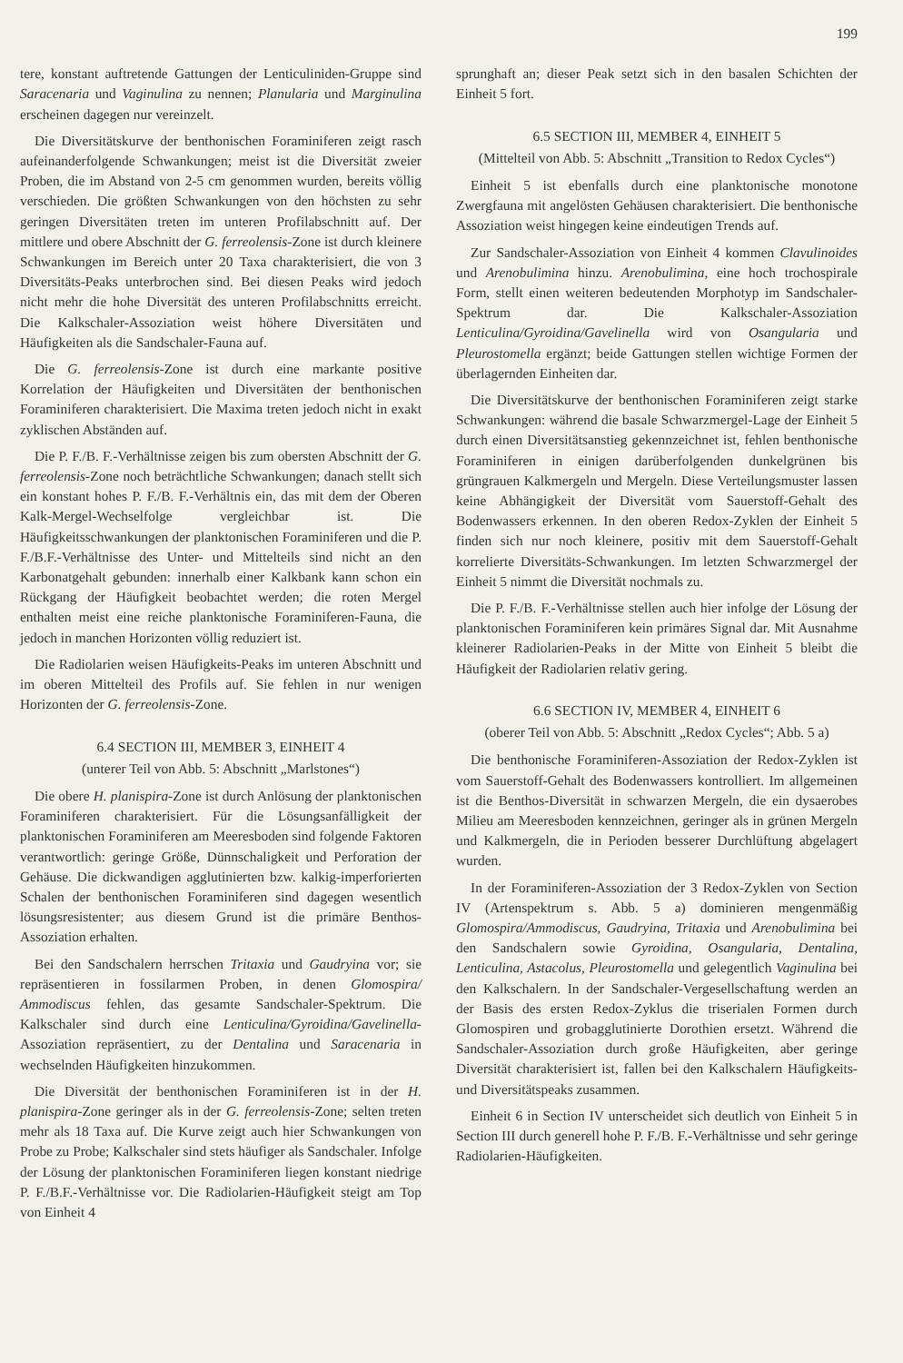199
tere, konstant auftretende Gattungen der Lenticuliniden-Gruppe sind Saracenaria und Vaginulina zu nennen; Planularia und Marginulina erscheinen dagegen nur vereinzelt.
Die Diversitätskurve der benthonischen Foraminiferen zeigt rasch aufeinanderfolgende Schwankungen; meist ist die Diversität zweier Proben, die im Abstand von 2-5 cm genommen wurden, bereits völlig verschieden. Die größten Schwankungen von den höchsten zu sehr geringen Diversitäten treten im unteren Profilabschnitt auf. Der mittlere und obere Abschnitt der G. ferreolensis-Zone ist durch kleinere Schwankungen im Bereich unter 20 Taxa charakterisiert, die von 3 Diversitäts-Peaks unterbrochen sind. Bei diesen Peaks wird jedoch nicht mehr die hohe Diversität des unteren Profilabschnitts erreicht. Die Kalkschaler-Assoziation weist höhere Diversitäten und Häufigkeiten als die Sandschaler-Fauna auf.
Die G. ferreolensis-Zone ist durch eine markante positive Korrelation der Häufigkeiten und Diversitäten der benthonischen Foraminiferen charakterisiert. Die Maxima treten jedoch nicht in exakt zyklischen Abständen auf.
Die P. F./B. F.-Verhältnisse zeigen bis zum obersten Abschnitt der G. ferreolensis-Zone noch beträchtliche Schwankungen; danach stellt sich ein konstant hohes P. F./B. F.-Verhältnis ein, das mit dem der Oberen Kalk-Mergel-Wechselfolge vergleichbar ist. Die Häufigkeitsschwankungen der planktonischen Foraminiferen und die P. F./B.F.-Verhältnisse des Unter- und Mittelteils sind nicht an den Karbonatgehalt gebunden: innerhalb einer Kalkbank kann schon ein Rückgang der Häufigkeit beobachtet werden; die roten Mergel enthalten meist eine reiche planktonische Foraminiferen-Fauna, die jedoch in manchen Horizonten völlig reduziert ist.
Die Radiolarien weisen Häufigkeits-Peaks im unteren Abschnitt und im oberen Mittelteil des Profils auf. Sie fehlen in nur wenigen Horizonten der G. ferreolensis-Zone.
6.4 SECTION III, MEMBER 3, EINHEIT 4
(unterer Teil von Abb. 5: Abschnitt „Marlstones“)
Die obere H. planispira-Zone ist durch Anlösung der planktonischen Foraminiferen charakterisiert. Für die Lösungsanfälligkeit der planktonischen Foraminiferen am Meeresboden sind folgende Faktoren verantwortlich: geringe Größe, Dünnschaligkeit und Perforation der Gehäuse. Die dickwandigen agglutinierten bzw. kalkig-imperforierten Schalen der benthonischen Foraminiferen sind dagegen wesentlich lösungsresistenter; aus diesem Grund ist die primäre Benthos-Assoziation erhalten.
Bei den Sandschalern herrschen Tritaxia und Gaudryina vor; sie repräsentieren in fossilarmen Proben, in denen Glomospira/ Ammodiscus fehlen, das gesamte Sandschaler-Spektrum. Die Kalkschaler sind durch eine Lenticulina/Gyroidina/Gavelinella-Assoziation repräsentiert, zu der Dentalina und Saracenaria in wechselnden Häufigkeiten hinzukommen.
Die Diversität der benthonischen Foraminiferen ist in der H. planispira-Zone geringer als in der G. ferreolensis-Zone; selten treten mehr als 18 Taxa auf. Die Kurve zeigt auch hier Schwankungen von Probe zu Probe; Kalkschaler sind stets häufiger als Sandschaler. Infolge der Lösung der planktonischen Foraminiferen liegen konstant niedrige P. F./B.F.-Verhältnisse vor. Die Radiolarien-Häufigkeit steigt am Top von Einheit 4
sprunghaft an; dieser Peak setzt sich in den basalen Schichten der Einheit 5 fort.
6.5 SECTION III, MEMBER 4, EINHEIT 5
(Mittelteil von Abb. 5: Abschnitt „Transition to Redox Cycles“)
Einheit 5 ist ebenfalls durch eine planktonische monotone Zwergfauna mit angelösten Gehäusen charakterisiert. Die benthonische Assoziation weist hingegen keine eindeutigen Trends auf.
Zur Sandschaler-Assoziation von Einheit 4 kommen Clavulinoides und Arenobulimina hinzu. Arenobulimina, eine hoch trochospirale Form, stellt einen weiteren bedeutenden Morphotyp im Sandschaler-Spektrum dar. Die Kalkschaler-Assoziation Lenticulina/Gyroidina/Gavelinella wird von Osangularia und Pleurostomella ergänzt; beide Gattungen stellen wichtige Formen der überlagernden Einheiten dar.
Die Diversitätskurve der benthonischen Foraminiferen zeigt starke Schwankungen: während die basale Schwarzmergel-Lage der Einheit 5 durch einen Diversitätsanstieg gekennzeichnet ist, fehlen benthonische Foraminiferen in einigen darüberfolgenden dunkelgrünen bis grüngrauen Kalkmergeln und Mergeln. Diese Verteilungsmuster lassen keine Abhängigkeit der Diversität vom Sauerstoff-Gehalt des Bodenwassers erkennen. In den oberen Redox-Zyklen der Einheit 5 finden sich nur noch kleinere, positiv mit dem Sauerstoff-Gehalt korrelierte Diversitäts-Schwankungen. Im letzten Schwarzmergel der Einheit 5 nimmt die Diversität nochmals zu.
Die P. F./B. F.-Verhältnisse stellen auch hier infolge der Lösung der planktonischen Foraminiferen kein primäres Signal dar. Mit Ausnahme kleinerer Radiolarien-Peaks in der Mitte von Einheit 5 bleibt die Häufigkeit der Radiolarien relativ gering.
6.6 SECTION IV, MEMBER 4, EINHEIT 6
(oberer Teil von Abb. 5: Abschnitt „Redox Cycles“; Abb. 5 a)
Die benthonische Foraminiferen-Assoziation der Redox-Zyklen ist vom Sauerstoff-Gehalt des Bodenwassers kontrolliert. Im allgemeinen ist die Benthos-Diversität in schwarzen Mergeln, die ein dysaerobes Milieu am Meeresboden kennzeichnen, geringer als in grünen Mergeln und Kalkmergeln, die in Perioden besserer Durchlüftung abgelagert wurden.
In der Foraminiferen-Assoziation der 3 Redox-Zyklen von Section IV (Artenspektrum s. Abb. 5 a) dominieren mengenmäßig Glomospira/Ammodiscus, Gaudryina, Tritaxia und Arenobulimina bei den Sandschalern sowie Gyroidina, Osangularia, Dentalina, Lenticulina, Astacolus, Pleurostomella und gelegentlich Vaginulina bei den Kalkschalern. In der Sandschaler-Vergesellschaftung werden an der Basis des ersten Redox-Zyklus die triserialen Formen durch Glomospiren und grobagglutinierte Dorothien ersetzt. Während die Sandschaler-Assoziation durch große Häufigkeiten, aber geringe Diversität charakterisiert ist, fallen bei den Kalkschalern Häufigkeits- und Diversitätspeaks zusammen.
Einheit 6 in Section IV unterscheidet sich deutlich von Einheit 5 in Section III durch generell hohe P. F./B. F.-Verhältnisse und sehr geringe Radiolarien-Häufigkeiten.